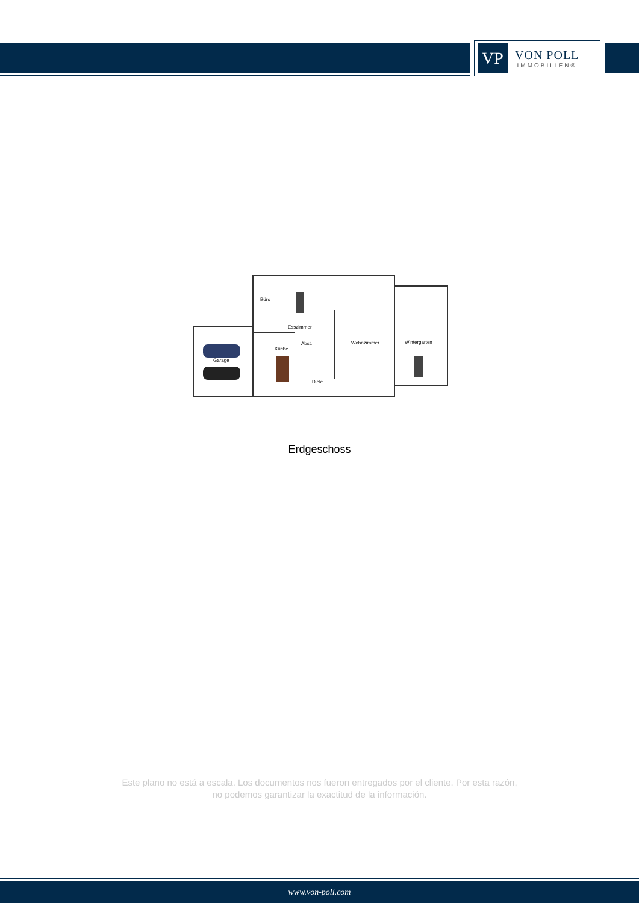VP
VON POLL
IMMOBILIEN®
Büro
Esszimmer
Küche
Abst.
Garage
Diele
Wohnzimmer
Wintergarten
Erdgeschoss
Este plano no está a escala. Los documentos nos fueron entregados por el cliente. Por esta razón, no podemos garantizar la exactitud de la información.
www.von-poll.com